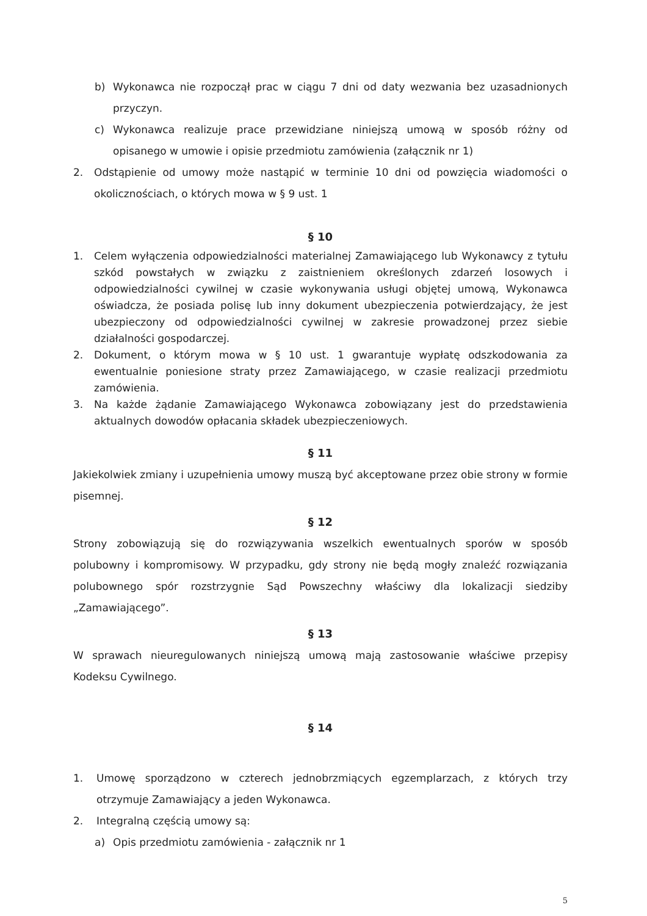b) Wykonawca nie rozpoczął prac w ciągu 7 dni od daty wezwania bez uzasadnionych przyczyn.
c) Wykonawca realizuje prace przewidziane niniejszą umową w sposób różny od opisanego w umowie i opisie przedmiotu zamówienia (załącznik nr 1)
2. Odstąpienie od umowy może nastąpić w terminie 10 dni od powzięcia wiadomości o okolicznościach, o których mowa w § 9 ust. 1
§ 10
1. Celem wyłączenia odpowiedzialności materialnej Zamawiającego lub Wykonawcy z tytułu szkód powstałych w związku z zaistnieniem określonych zdarzeń losowych i odpowiedzialności cywilnej w czasie wykonywania usługi objętej umową, Wykonawca oświadcza, że posiada polisę lub inny dokument ubezpieczenia potwierdzający, że jest ubezpieczony od odpowiedzialności cywilnej w zakresie prowadzonej przez siebie działalności gospodarczej.
2. Dokument, o którym mowa w § 10 ust. 1 gwarantuje wypłatę odszkodowania za ewentualnie poniesione straty przez Zamawiającego, w czasie realizacji przedmiotu zamówienia.
3. Na każde żądanie Zamawiającego Wykonawca zobowiązany jest do przedstawienia aktualnych dowodów opłacania składek ubezpieczeniowych.
§ 11
Jakiekolwiek zmiany i uzupełnienia umowy muszą być akceptowane przez obie strony w formie pisemnej.
§ 12
Strony zobowiązują się do rozwiązywania wszelkich ewentualnych sporów w sposób polubowny i kompromisowy. W przypadku, gdy strony nie będą mogły znaleźć rozwiązania polubownego spór rozstrzygnie Sąd Powszechny właściwy dla lokalizacji siedziby „Zamawiającego”.
§ 13
W sprawach nieuregulowanych niniejszą umową mają zastosowanie właściwe przepisy Kodeksu Cywilnego.
§ 14
1. Umowę sporządzono w czterech jednobrzmiących egzemplarzach, z których trzy otrzymuje Zamawiający a jeden Wykonawca.
2. Integralną częścią umowy są:
a) Opis przedmiotu zamówienia - załącznik nr 1
5